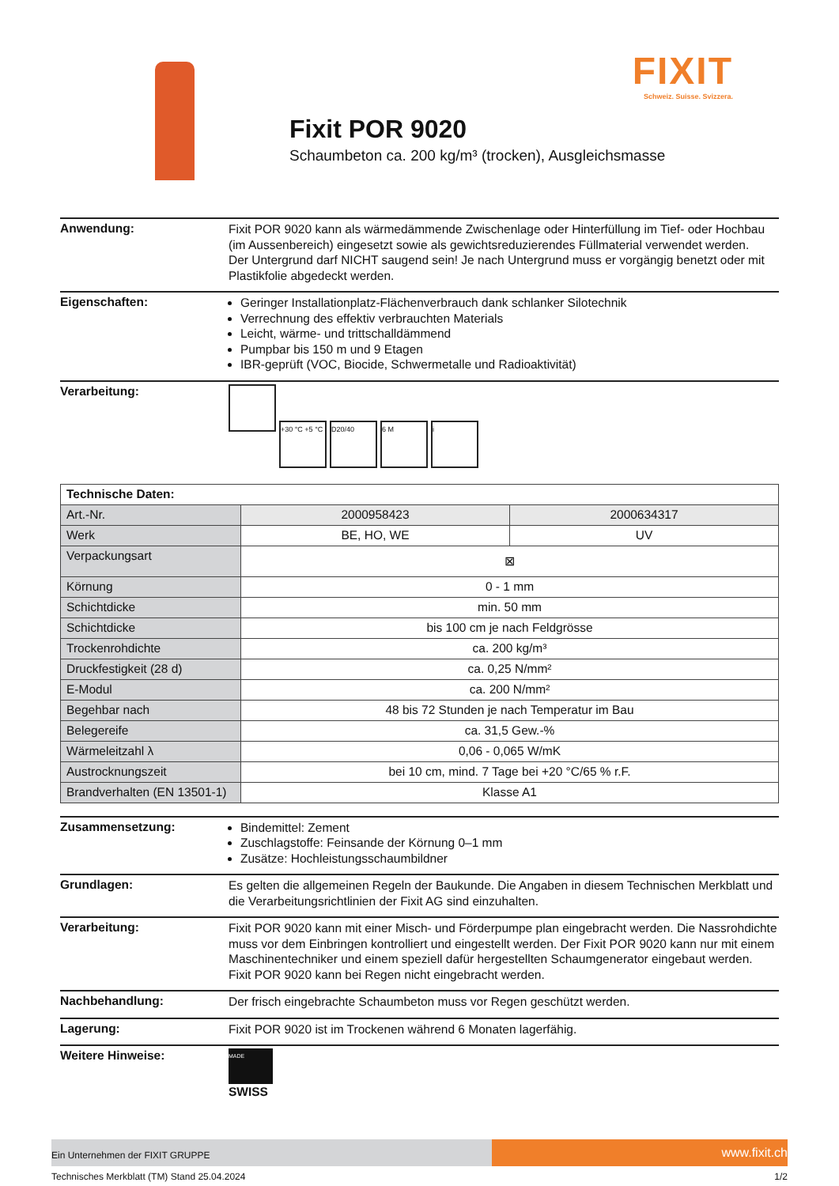FIXIT
Schweiz. Suisse. Svizzera.
Fixit POR 9020
Schaumbeton ca. 200 kg/m³ (trocken), Ausgleichsmasse
Anwendung:
Fixit POR 9020 kann als wärmedämmende Zwischenlage oder Hinterfüllung im Tief- oder Hochbau (im Aussenbereich) eingesetzt sowie als gewichtsreduzierendes Füllmaterial verwendet werden.
Der Untergrund darf NICHT saugend sein! Je nach Untergrund muss er vorgängig benetzt oder mit Plastikfolie abgedeckt werden.
Eigenschaften:
Geringer Installationplatz-Flächenverbrauch dank schlanker Silotechnik
Verrechnung des effektiv verbrauchten Materials
Leicht, wärme- und trittschalldämmend
Pumpbar bis 150 m und 9 Etagen
IBR-geprüft (VOC, Biocide, Schwermetalle und Radioaktivität)
Verarbeitung:
+30 °C +5 °C D20/40 6 M i
| Technische Daten: | | |
| --- | --- | --- |
| Art.-Nr. | 2000958423 | 2000634317 |
| Werk | BE, HO, WE | UV |
| Verpackungsart | ⊠ | |
| Körnung | 0 - 1 mm | |
| Schichtdicke | min. 50 mm | |
| Schichtdicke | bis 100 cm je nach Feldgrösse | |
| Trockenrohdichte | ca. 200 kg/m³ | |
| Druckfestigkeit (28 d) | ca. 0,25 N/mm² | |
| E-Modul | ca. 200 N/mm² | |
| Begehbar nach | 48 bis 72 Stunden je nach Temperatur im Bau | |
| Belegereife | ca. 31,5 Gew.-% | |
| Wärmeleitzahl λ | 0,06 - 0,065 W/mK | |
| Austrocknungszeit | bei 10 cm, mind. 7 Tage bei +20 °C/65 % r.F. | |
| Brandverhalten (EN 13501-1) | Klasse A1 | |
Zusammensetzung:
Bindemittel: Zement
Zuschlagstoffe: Feinsande der Körnung 0–1 mm
Zusätze: Hochleistungsschaumbildner
Grundlagen:
Es gelten die allgemeinen Regeln der Baukunde. Die Angaben in diesem Technischen Merkblatt und die Verarbeitungsrichtlinien der Fixit AG sind einzuhalten.
Verarbeitung:
Fixit POR 9020 kann mit einer Misch- und Förderpumpe plan eingebracht werden. Die Nassrohdichte muss vor dem Einbringen kontrolliert und eingestellt werden. Der Fixit POR 9020 kann nur mit einem Maschinentechniker und einem speziell dafür hergestellten Schaumgenerator eingebaut werden.
Fixit POR 9020 kann bei Regen nicht eingebracht werden.
Nachbehandlung:
Der frisch eingebrachte Schaumbeton muss vor Regen geschützt werden.
Lagerung:
Fixit POR 9020 ist im Trockenen während 6 Monaten lagerfähig.
Weitere Hinweise:
MADE
SWISS
Ein Unternehmen der FIXIT GRUPPE
www.fixit.ch
Technisches Merkblatt (TM) Stand 25.04.2024 1/2